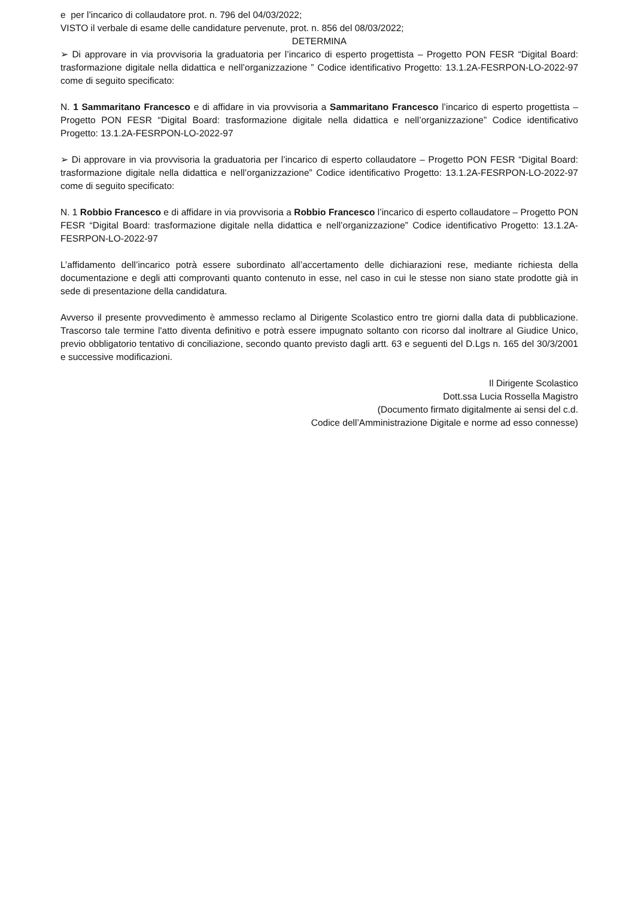e per l’incarico di collaudatore prot. n. 796 del 04/03/2022;
VISTO il verbale di esame delle candidature pervenute, prot. n. 856 del 08/03/2022;
DETERMINA
➢ Di approvare in via provvisoria la graduatoria per l’incarico di esperto progettista – Progetto PON FESR “Digital Board: trasformazione digitale nella didattica e nell’organizzazione ” Codice identificativo Progetto: 13.1.2A-FESRPON-LO-2022-97 come di seguito specificato:
N. 1 Sammaritano Francesco e di affidare in via provvisoria a Sammaritano Francesco l’incarico di esperto progettista – Progetto PON FESR “Digital Board: trasformazione digitale nella didattica e nell’organizzazione” Codice identificativo Progetto: 13.1.2A-FESRPON-LO-2022-97
➢ Di approvare in via provvisoria la graduatoria per l’incarico di esperto collaudatore – Progetto PON FESR “Digital Board: trasformazione digitale nella didattica e nell’organizzazione” Codice identificativo Progetto: 13.1.2A-FESRPON-LO-2022-97 come di seguito specificato:
N. 1 Robbio Francesco e di affidare in via provvisoria a Robbio Francesco l’incarico di esperto collaudatore – Progetto PON FESR “Digital Board: trasformazione digitale nella didattica e nell’organizzazione” Codice identificativo Progetto: 13.1.2A-FESRPON-LO-2022-97
L’affidamento dell’incarico potrà essere subordinato all’accertamento delle dichiarazioni rese, mediante richiesta della documentazione e degli atti comprovanti quanto contenuto in esse, nel caso in cui le stesse non siano state prodotte già in sede di presentazione della candidatura.
Avverso il presente provvedimento è ammesso reclamo al Dirigente Scolastico entro tre giorni dalla data di pubblicazione. Trascorso tale termine l'atto diventa definitivo e potrà essere impugnato soltanto con ricorso dal inoltrare al Giudice Unico, previo obbligatorio tentativo di conciliazione, secondo quanto previsto dagli artt. 63 e seguenti del D.Lgs n. 165 del 30/3/2001 e successive modificazioni.
Il Dirigente Scolastico
Dott.ssa Lucia Rossella Magistro
(Documento firmato digitalmente ai sensi del c.d.
Codice dell’Amministrazione Digitale e norme ad esso connesse)